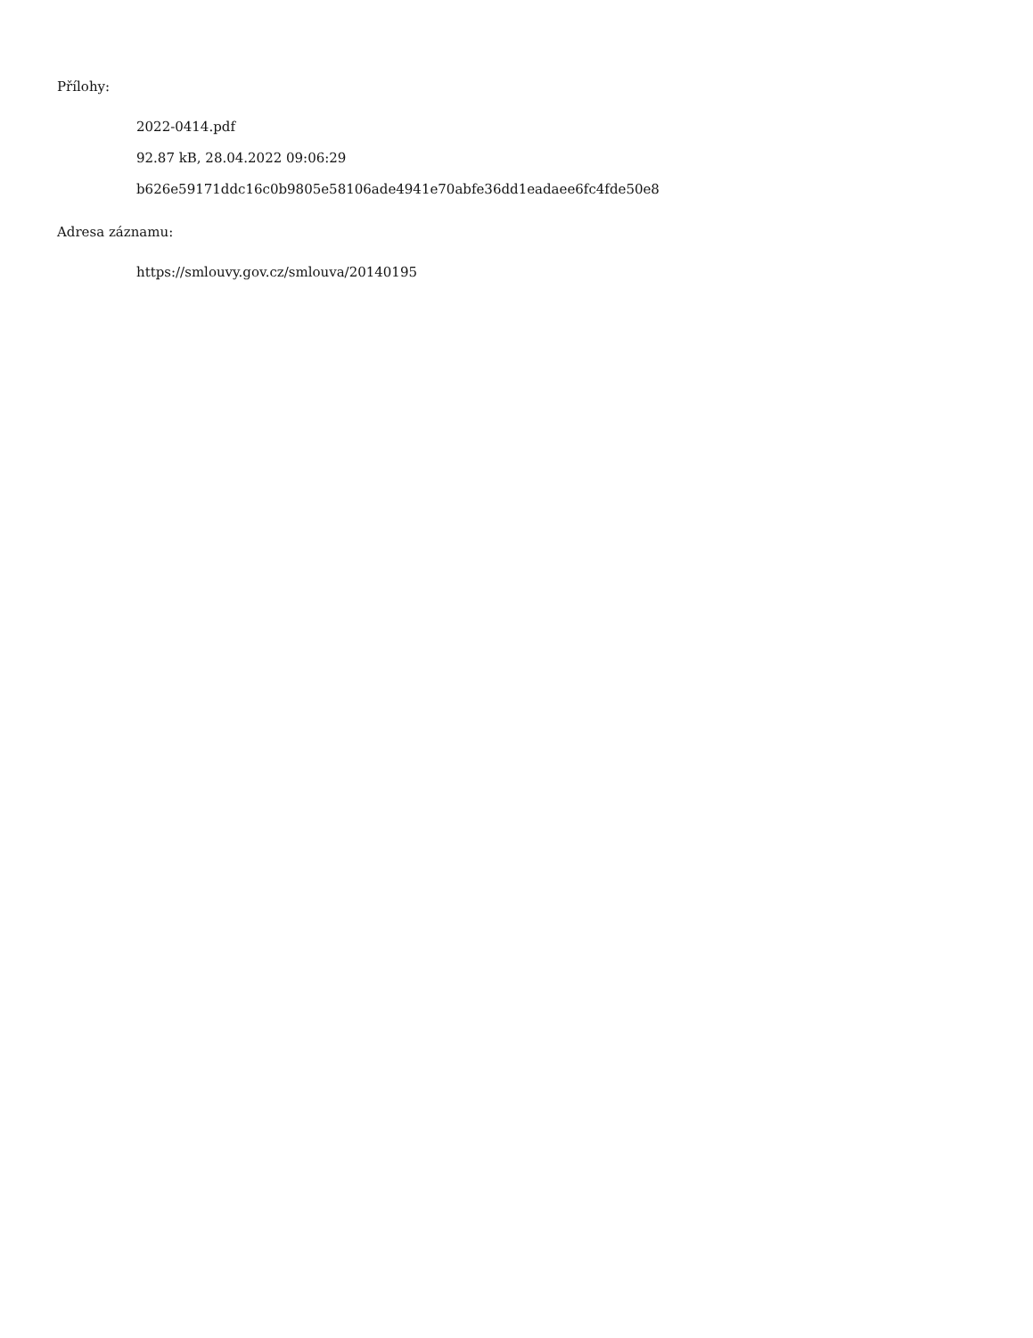Přílohy:
2022-0414.pdf
92.87 kB, 28.04.2022 09:06:29
b626e59171ddc16c0b9805e58106ade4941e70abfe36dd1eadaee6fc4fde50e8
Adresa záznamu:
https://smlouvy.gov.cz/smlouva/20140195